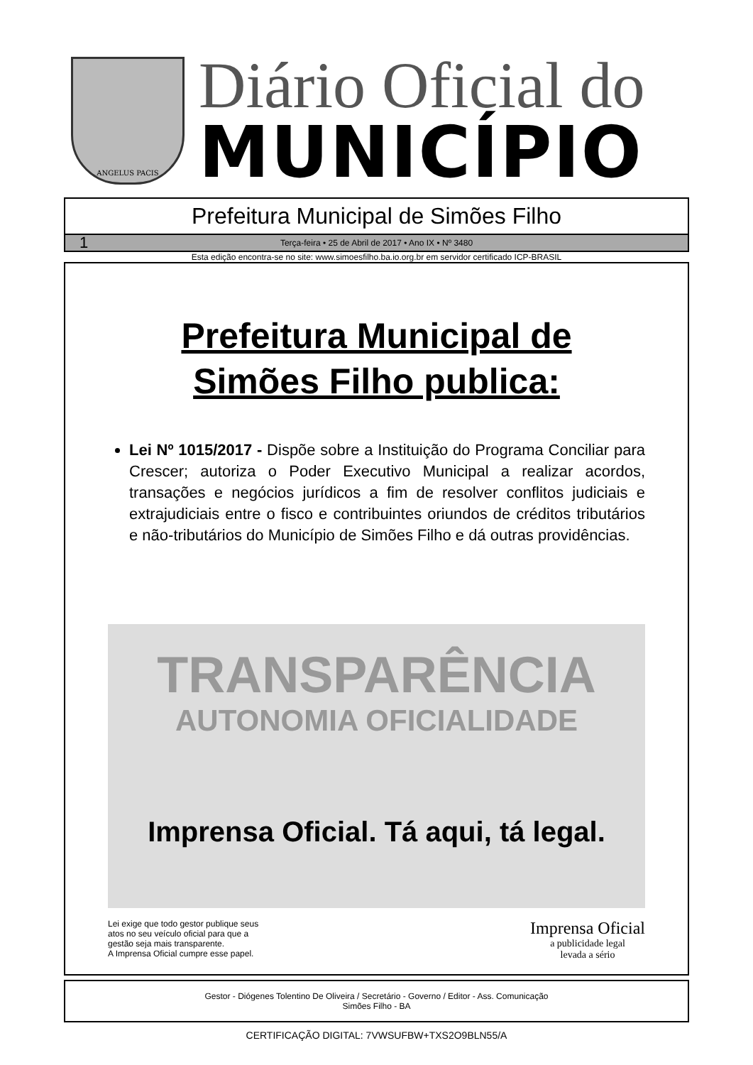ANGELUS PACIS
Diário Oficial do
MUNICÍPIO
Prefeitura Municipal de Simões Filho
1 Terça-feira • 25 de Abril de 2017 • Ano IX • Nº 3480
Esta edição encontra-se no site: www.simoesfilho.ba.io.org.br em servidor certificado ICP-BRASIL
Prefeitura Municipal de
Simões Filho publica:
Lei Nº 1015/2017 - Dispõe sobre a Instituição do Programa Conciliar para Crescer; autoriza o Poder Executivo Municipal a realizar acordos, transações e negócios jurídicos a fim de resolver conflitos judiciais e extrajudiciais entre o fisco e contribuintes oriundos de créditos tributários e não-tributários do Município de Simões Filho e dá outras providências.
TRANSPARÊNCIA
AUTONOMIA OFICIALIDADE
Imprensa Oficial. Tá aqui, tá legal.
Lei exige que todo gestor publique seus
atos no seu veículo oficial para que a
gestão seja mais transparente.
A Imprensa Oficial cumpre esse papel.
Imprensa Oficial
a publicidade legal
levada a sério
Gestor - Diógenes Tolentino De Oliveira / Secretário - Governo / Editor - Ass. Comunicação
Simões Filho - BA
CERTIFICAÇÃO DIGITAL: 7VWSUFBW+TXS2O9BLN55/A